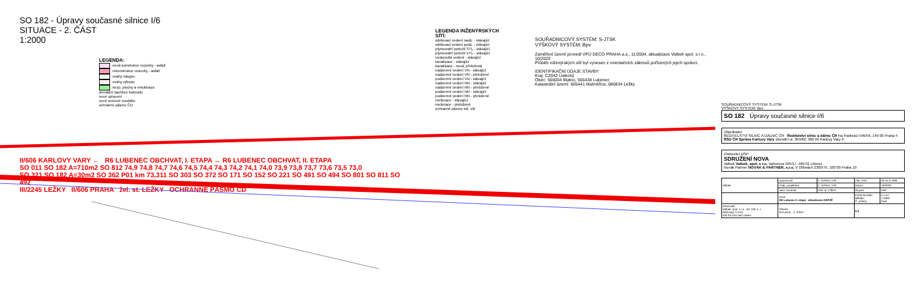SO 182 - Úpravy současné silnice I/6
SITUACE - 2. ČÁST
1:2000
LEGENDA:
nová konstrukce vozovky - asfalt
rekonstrukce vozovky - asfalt
svahy násypu
svahy výkopu
nezp. plochy a rekultivace
drenážní šachtice trativodu
nové oplocení
nové ocelové svodidlo
ochranné pásmo ČD
II/606 KARLOVY VARY ← R6 LUBENEC OBCHVAT, I. ETAPA ↔ R6 LUBENEC OBCHVAT, II. ETAPA
SO 011 SO 182 A=710m2 SO 812 74,9 74,8 74,7 74,6 74,5 74,4 74,3 74,2 74,1 74,0 73,9 73,8 73,7 73,6 73,5 73,0
SO 321 SO 182 A=30m2 SO 362 P01 km 73,311 SO 303 SO 372 SO 171 SO 152 SO 221 SO 491 SO 494 SO 801 SO 811 SO 492
III/2245 LEŽKY II/606 PRAHA žel. st. LEŽKY OCHRANNÉ PÁSMO ČD
LEGENDA INŽENÝRSKÝCH SÍTÍ:
sdělovací vedení nadz. - stávající
sdělovací vedení podz. - stávající
plynovodní potrubí STL - stávající
plynovodní potrubí VTL - stávající
vodovodní vedení - stávající
kanalizace - stávající
kanalizace - nová, přeložená
nadzemní vedení VN - stávající
nadzemní vedení VN - přeložené
podzemní vedení VN - stávající
nadzemní vedení NN - stávající
nadzemní vedení NN - přeložené
podzemní vedení NN - stávající
podzemní vedení NN - přeložené
meliorace - stávající
meliorace - přeložené
ochranné pásmo inž. sítí
SOUŘADNICOVÝ SYSTÉM: S-JTSK
VÝŠKOVÝ SYSTÉM: Bpv
Zaměření území provedl VPÚ DECO PRAHA a.s., 11/2004, aktualizace Valbek spol. s r.o., 10/2020
Průběh inženýrských sítí byl vynesen z orientačních zákresů pořízených jejich správci.
IDENTIFIKAČNÍ ÚDAJE STAVBY:
Kraj: CZ042 Ústecký
Obec: 566004 Blatno, 566438 Lubenec
Katastrální území: 605441 Malměřice, 680834 Ležky
SOUŘADNICOVÝ SYSTÉM: S-JTSK
VÝŠKOVÝ SYSTÉM: Bpv
SO 182 Úpravy současné silnice I/6
Objednatel:
ŘEDITELSTVÍ SILNIC A DÁLNIC ČR Ředitelství silnic a dálnic ČR Na Pankráci 546/56, 140 00 Praha 4
ŘSD ČR Správa Karlovy Vary Závodní ul. 369/82, 360 06 Karlovy Vary 6
Zhotovitel DSP:
SDRUŽENÍ NOVA
Valbek Valbek, spol. s r.o. Vaňurova 505/17, 460 01 Liberec
Novák Partner NOVÁK & PARTNER, s.r.o. V Olšinách 2300/75, 100 00 Praha 10
| Valbek | Vypracoval | F. JURKA, DIS. | Zak. číslo | 20-UL11-009 |
| | Zodp. projektant | F. JURKA, DIS. | Datum | 10/2020 |
| | Tech. kontrola | ING. B. FIŠER | Stupeň | DSP |
| | Akce D6 Lubenec II. etapa - aktualizace DSP/IČ | | Počet formátů Měřítko Č. přílohy | 5 x A4 1:2000 Paré |
| Zhotovitel: Valbek, spol. s r.o., stř. Ústí n. L. Děčínská 717/21 400 03 Ústí nad Labem | Příloha SITUACE - 2. ČÁST | | 2.2 | |